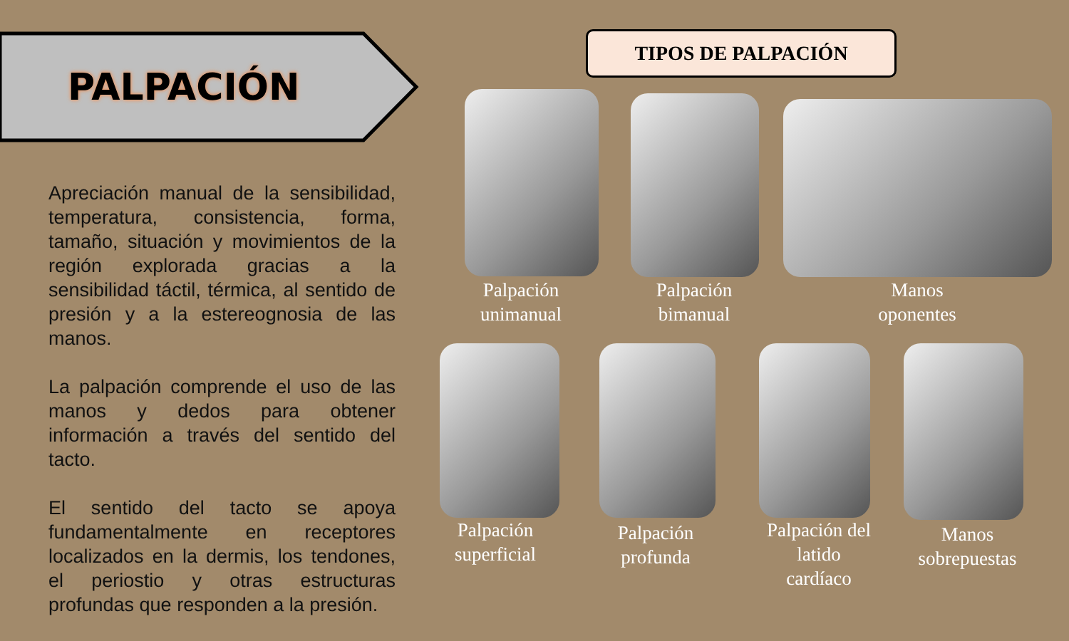PALPACIÓN
Apreciación manual de la sensibilidad, temperatura, consistencia, forma, tamaño, situación y movimientos de la región explorada gracias a la sensibilidad táctil, térmica, al sentido de presión y a la estereognosia de las manos.
La palpación comprende el uso de las manos y dedos para obtener información a través del sentido del tacto.
El sentido del tacto se apoya fundamentalmente en receptores localizados en la dermis, los tendones, el periostio y otras estructuras profundas que responden a la presión.
TIPOS DE PALPACIÓN
Palpación unimanual
Palpación bimanual
Manos oponentes
Palpación superficial
Palpación profunda
Palpación del latido cardíaco
Manos sobrepuestas